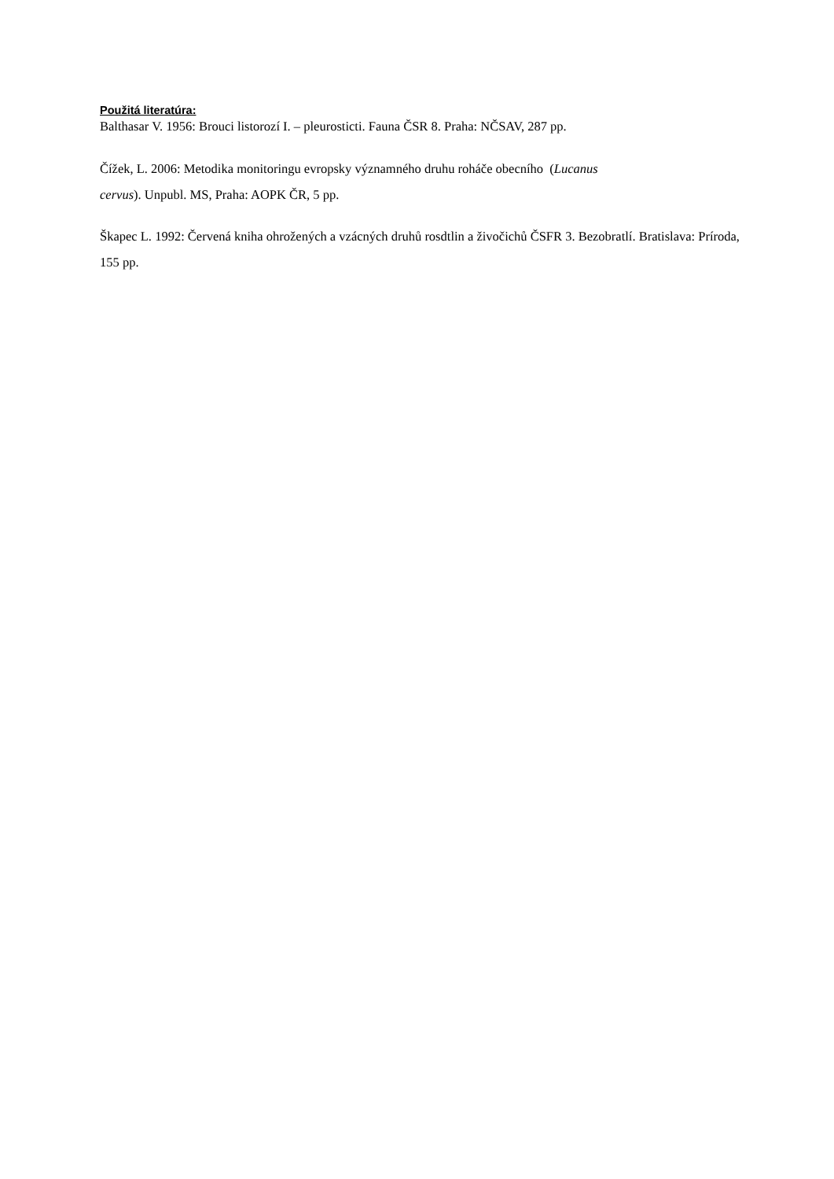Použitá literatúra:
Balthasar V. 1956: Brouci listorozí I. – pleurosticti. Fauna ČSR 8. Praha: NČSAV, 287 pp.
Čížek, L. 2006: Metodika monitoringu evropsky významného druhu roháče obecního (Lucanus
cervus). Unpubl. MS, Praha: AOPK ČR, 5 pp.
Škapec L. 1992: Červená kniha ohrožených a vzácných druhů rosdtlin a živočichů ČSFR 3. Bezobratlí. Bratislava: Príroda, 155 pp.